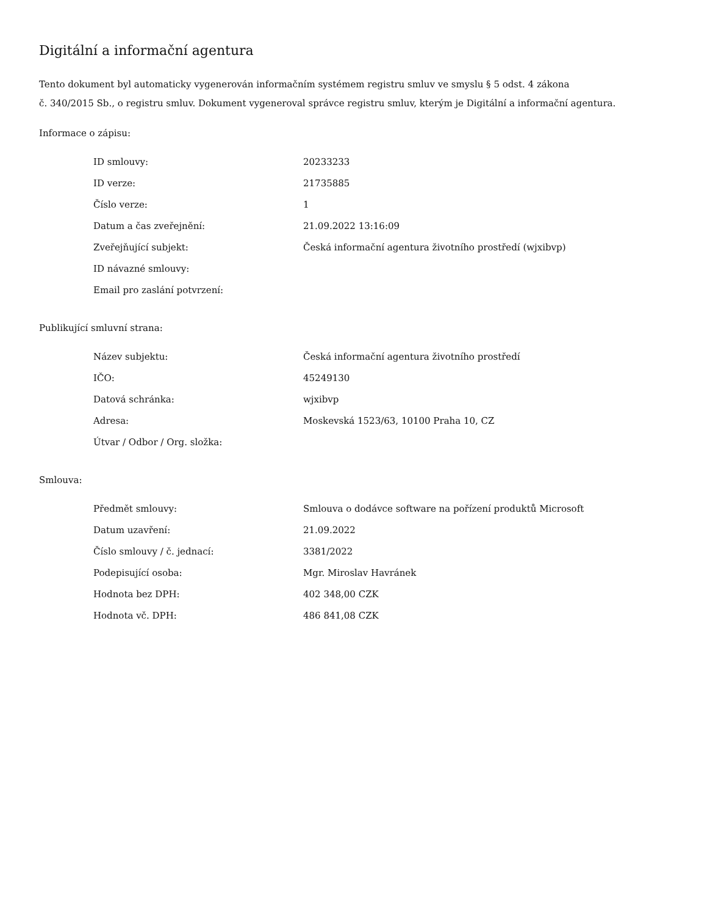Digitální a informační agentura
Tento dokument byl automaticky vygenerován informačním systémem registru smluv ve smyslu § 5 odst. 4 zákona
č. 340/2015 Sb., o registru smluv. Dokument vygeneroval správce registru smluv, kterým je Digitální a informační agentura.
Informace o zápisu:
| ID smlouvy: | 20233233 |
| ID verze: | 21735885 |
| Číslo verze: | 1 |
| Datum a čas zveřejnění: | 21.09.2022 13:16:09 |
| Zveřejňující subjekt: | Česká informační agentura životního prostředí (wjxibvp) |
| ID návazné smlouvy: | |
| Email pro zaslání potvrzení: | |
Publikující smluvní strana:
| Název subjektu: | Česká informační agentura životního prostředí |
| IČO: | 45249130 |
| Datová schránka: | wjxibvp |
| Adresa: | Moskevská 1523/63, 10100 Praha 10, CZ |
| Útvar / Odbor / Org. složka: | |
Smlouva:
| Předmět smlouvy: | Smlouva o dodávce software na pořízení produktů Microsoft |
| Datum uzavření: | 21.09.2022 |
| Číslo smlouvy / č. jednací: | 3381/2022 |
| Podepisující osoba: | Mgr. Miroslav Havránek |
| Hodnota bez DPH: | 402 348,00 CZK |
| Hodnota vč. DPH: | 486 841,08 CZK |